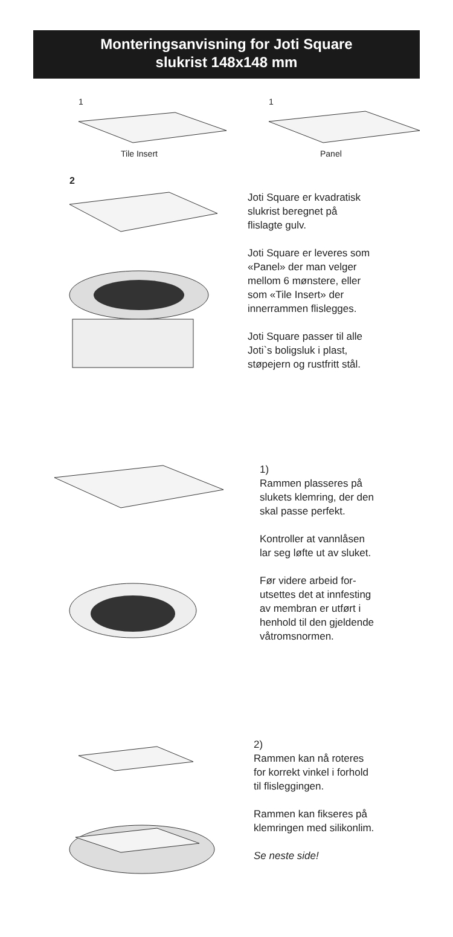Monteringsanvisning for Joti Square
slukrist 148x148 mm
1
Tile Insert
1
Panel
2
Joti Square er kvadratisk
slukrist beregnet på
flislagte gulv.
Joti Square er leveres som
«Panel» der man velger
mellom 6 mønstere, eller
som «Tile Insert» der
innerrammen flislegges.
Joti Square passer til alle
Joti`s boligsluk i plast,
støpejern og rustfritt stål.
1)
Rammen plasseres på
slukets klemring, der den
skal passe perfekt.
Kontroller at vannlåsen
lar seg løfte ut av sluket.
Før videre arbeid for-
utsettes det at innfesting
av membran er utført i
henhold til den gjeldende
våtromsnormen.
2)
Rammen kan nå roteres
for korrekt vinkel i forhold
til flisleggingen.
Rammen kan fikseres på
klemringen med silikonlim.
Se neste side!